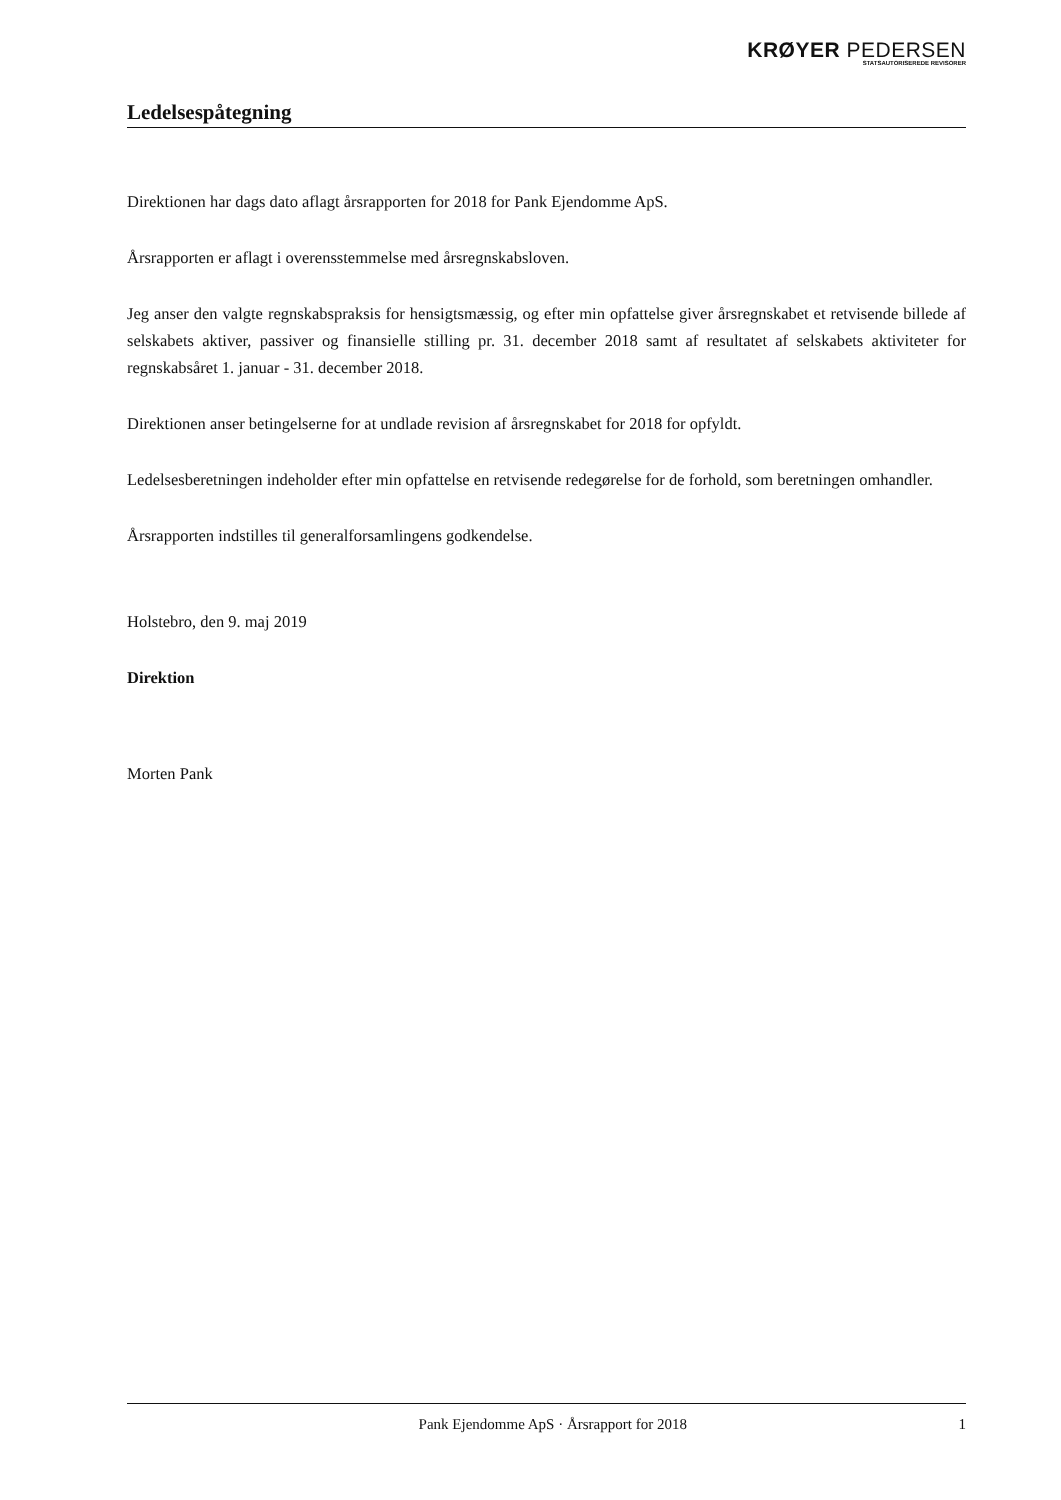KRØYER PEDERSEN
STATSAUTORISEREDE REVISORER
Ledelsespåtegning
Direktionen har dags dato aflagt årsrapporten for 2018 for Pank Ejendomme ApS.
Årsrapporten er aflagt i overensstemmelse med årsregnskabsloven.
Jeg anser den valgte regnskabspraksis for hensigtsmæssig, og efter min opfattelse giver årsregnskabet et retvisende billede af selskabets aktiver, passiver og finansielle stilling pr. 31. december 2018 samt af resultatet af selskabets aktiviteter for regnskabsåret 1. januar - 31. december 2018.
Direktionen anser betingelserne for at undlade revision af årsregnskabet for 2018 for opfyldt.
Ledelsesberetningen indeholder efter min opfattelse en retvisende redegørelse for de forhold, som beretningen omhandler.
Årsrapporten indstilles til generalforsamlingens godkendelse.
Holstebro, den 9. maj 2019
Direktion
Morten Pank
Pank Ejendomme ApS · Årsrapport for 2018 1